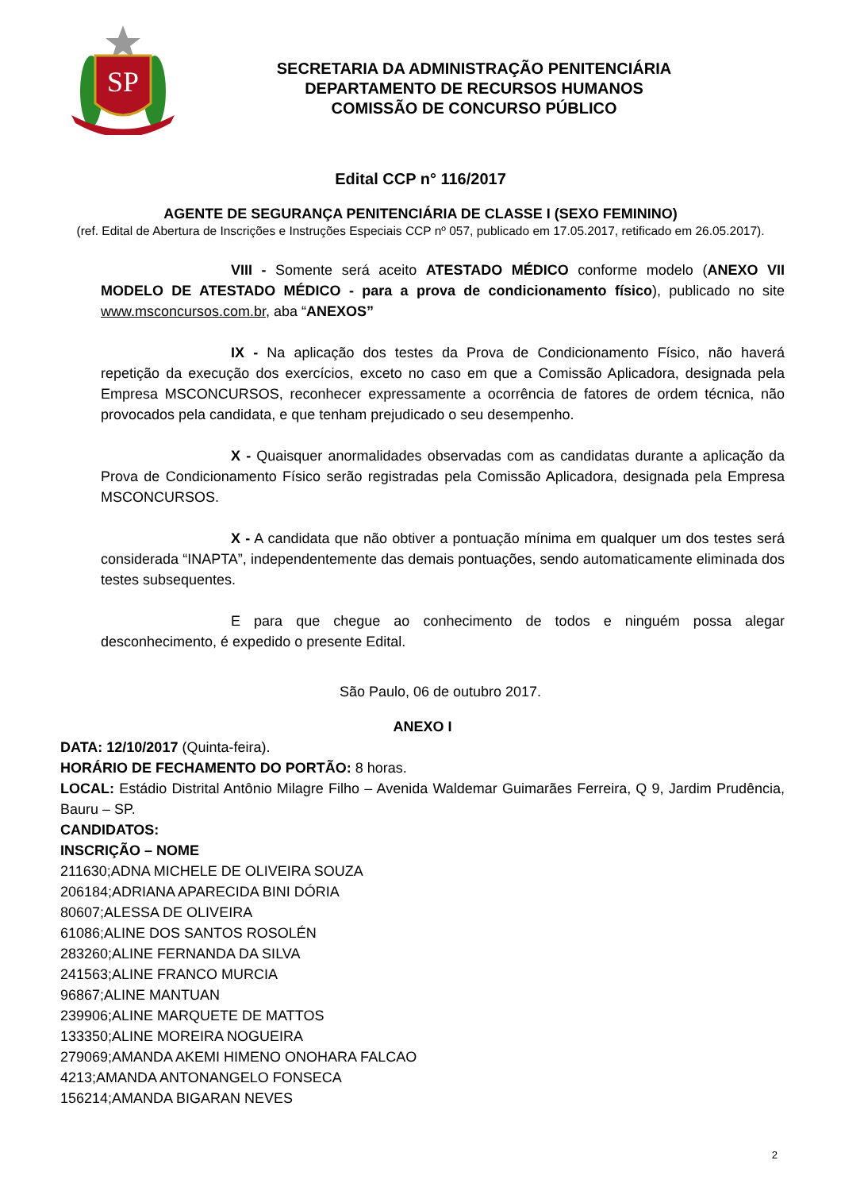SP
SECRETARIA DA ADMINISTRAÇÃO PENITENCIÁRIA
DEPARTAMENTO DE RECURSOS HUMANOS
COMISSÃO DE CONCURSO PÚBLICO
Edital CCP n° 116/2017
AGENTE DE SEGURANÇA PENITENCIÁRIA DE CLASSE I (SEXO FEMININO)
(ref. Edital de Abertura de Inscrições e Instruções Especiais CCP nº 057, publicado em 17.05.2017, retificado em 26.05.2017).
VIII - Somente será aceito ATESTADO MÉDICO conforme modelo (ANEXO VII MODELO DE ATESTADO MÉDICO - para a prova de condicionamento físico), publicado no site www.msconcursos.com.br, aba “ANEXOS”
IX - Na aplicação dos testes da Prova de Condicionamento Físico, não haverá repetição da execução dos exercícios, exceto no caso em que a Comissão Aplicadora, designada pela Empresa MSCONCURSOS, reconhecer expressamente a ocorrência de fatores de ordem técnica, não provocados pela candidata, e que tenham prejudicado o seu desempenho.
X - Quaisquer anormalidades observadas com as candidatas durante a aplicação da Prova de Condicionamento Físico serão registradas pela Comissão Aplicadora, designada pela Empresa MSCONCURSOS.
X - A candidata que não obtiver a pontuação mínima em qualquer um dos testes será considerada “INAPTA”, independentemente das demais pontuações, sendo automaticamente eliminada dos testes subsequentes.
E para que chegue ao conhecimento de todos e ninguém possa alegar desconhecimento, é expedido o presente Edital.
São Paulo, 06 de outubro 2017.
ANEXO I
DATA: 12/10/2017 (Quinta-feira).
HORÁRIO DE FECHAMENTO DO PORTÃO: 8 horas.
LOCAL: Estádio Distrital Antônio Milagre Filho – Avenida Waldemar Guimarães Ferreira, Q 9, Jardim Prudência, Bauru – SP.
CANDIDATOS:
INSCRIÇÃO – NOME
211630;ADNA MICHELE DE OLIVEIRA SOUZA
206184;ADRIANA APARECIDA BINI DÓRIA
80607;ALESSA DE OLIVEIRA
61086;ALINE DOS SANTOS ROSOLÉN
283260;ALINE FERNANDA DA SILVA
241563;ALINE FRANCO MURCIA
96867;ALINE MANTUAN
239906;ALINE MARQUETE DE MATTOS
133350;ALINE MOREIRA NOGUEIRA
279069;AMANDA AKEMI HIMENO ONOHARA FALCAO
4213;AMANDA ANTONANGELO FONSECA
156214;AMANDA BIGARAN NEVES
2